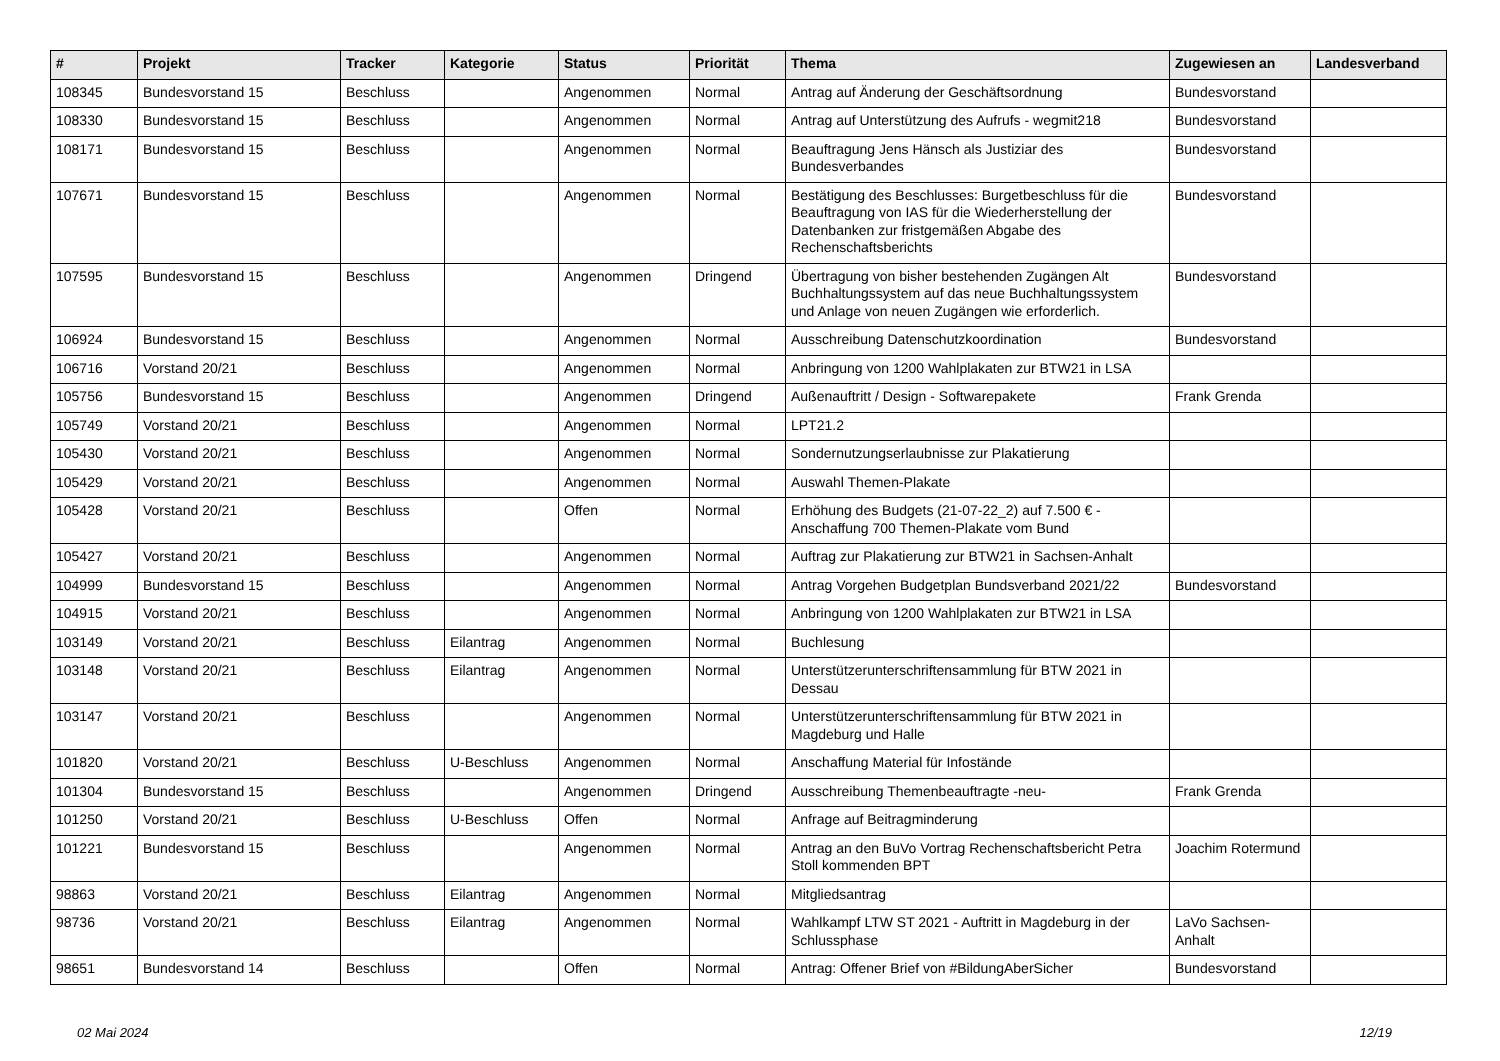| # | Projekt | Tracker | Kategorie | Status | Priorität | Thema | Zugewiesen an | Landesverband |
| --- | --- | --- | --- | --- | --- | --- | --- | --- |
| 108345 | Bundesvorstand 15 | Beschluss | | Angenommen | Normal | Antrag auf Änderung der Geschäftsordnung | Bundesvorstand | |
| 108330 | Bundesvorstand 15 | Beschluss | | Angenommen | Normal | Antrag auf Unterstützung des Aufrufs - wegmit218 | Bundesvorstand | |
| 108171 | Bundesvorstand 15 | Beschluss | | Angenommen | Normal | Beauftragung Jens Hänsch als Justiziar des Bundesverbandes | Bundesvorstand | |
| 107671 | Bundesvorstand 15 | Beschluss | | Angenommen | Normal | Bestätigung des Beschlusses: Burgetbeschluss für die Beauftragung von IAS für die Wiederherstellung der Datenbanken zur fristgemäßen Abgabe des Rechenschaftsberichts | Bundesvorstand | |
| 107595 | Bundesvorstand 15 | Beschluss | | Angenommen | Dringend | Übertragung von bisher bestehenden Zugängen Alt Buchhaltungssystem auf das neue Buchhaltungssystem und Anlage von neuen Zugängen wie erforderlich. | Bundesvorstand | |
| 106924 | Bundesvorstand 15 | Beschluss | | Angenommen | Normal | Ausschreibung Datenschutzkoordination | Bundesvorstand | |
| 106716 | Vorstand 20/21 | Beschluss | | Angenommen | Normal | Anbringung von 1200 Wahlplakaten zur BTW21 in LSA | | |
| 105756 | Bundesvorstand 15 | Beschluss | | Angenommen | Dringend | Außenauftritt / Design - Softwarepakete | Frank Grenda | |
| 105749 | Vorstand 20/21 | Beschluss | | Angenommen | Normal | LPT21.2 | | |
| 105430 | Vorstand 20/21 | Beschluss | | Angenommen | Normal | Sondernutzungserlaubnisse zur Plakatierung | | |
| 105429 | Vorstand 20/21 | Beschluss | | Angenommen | Normal | Auswahl Themen-Plakate | | |
| 105428 | Vorstand 20/21 | Beschluss | | Offen | Normal | Erhöhung des Budgets (21-07-22_2) auf 7.500 € - Anschaffung 700 Themen-Plakate vom Bund | | |
| 105427 | Vorstand 20/21 | Beschluss | | Angenommen | Normal | Auftrag zur Plakatierung zur BTW21 in Sachsen-Anhalt | | |
| 104999 | Bundesvorstand 15 | Beschluss | | Angenommen | Normal | Antrag Vorgehen Budgetplan Bundsverband 2021/22 | Bundesvorstand | |
| 104915 | Vorstand 20/21 | Beschluss | | Angenommen | Normal | Anbringung von 1200 Wahlplakaten zur BTW21 in LSA | | |
| 103149 | Vorstand 20/21 | Beschluss | Eilantrag | Angenommen | Normal | Buchlesung | | |
| 103148 | Vorstand 20/21 | Beschluss | Eilantrag | Angenommen | Normal | Unterstützerunterschriftensammlung für BTW 2021 in Dessau | | |
| 103147 | Vorstand 20/21 | Beschluss | | Angenommen | Normal | Unterstützerunterschriftensammlung für BTW 2021 in Magdeburg und Halle | | |
| 101820 | Vorstand 20/21 | Beschluss | U-Beschluss | Angenommen | Normal | Anschaffung Material für Infostände | | |
| 101304 | Bundesvorstand 15 | Beschluss | | Angenommen | Dringend | Ausschreibung Themenbeauftragte -neu- | Frank Grenda | |
| 101250 | Vorstand 20/21 | Beschluss | U-Beschluss | Offen | Normal | Anfrage auf Beitragminderung | | |
| 101221 | Bundesvorstand 15 | Beschluss | | Angenommen | Normal | Antrag an den BuVo Vortrag Rechenschaftsbericht Petra Stoll kommenden BPT | Joachim Rotermund | |
| 98863 | Vorstand 20/21 | Beschluss | Eilantrag | Angenommen | Normal | Mitgliedsantrag | | |
| 98736 | Vorstand 20/21 | Beschluss | Eilantrag | Angenommen | Normal | Wahlkampf LTW ST 2021 - Auftritt in Magdeburg in der Schlussphase | LaVo Sachsen-Anhalt | |
| 98651 | Bundesvorstand 14 | Beschluss | | Offen | Normal | Antrag: Offener Brief von #BildungAberSicher | Bundesvorstand | |
02 Mai 2024 12/19